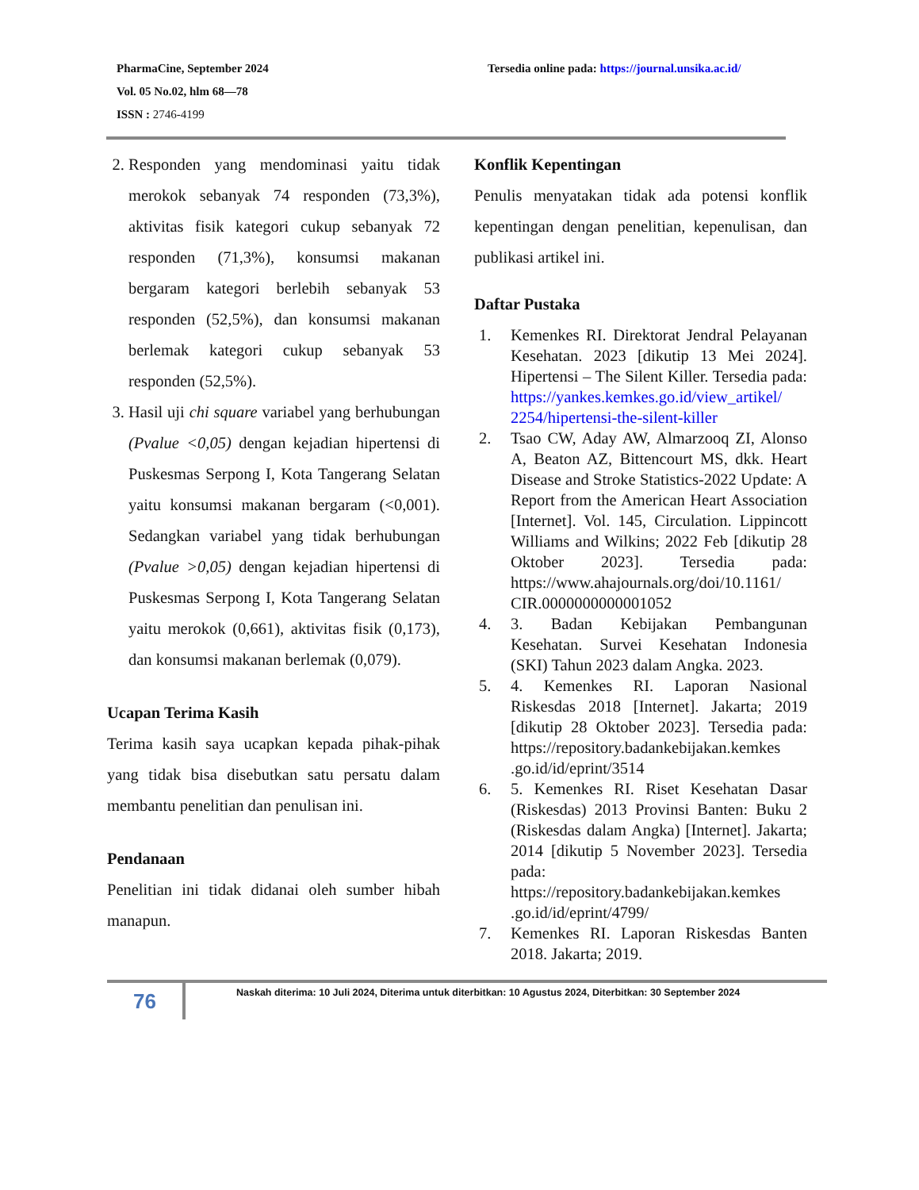PharmaCine, September 2024
Vol. 05 No.02, hlm 68—78
ISSN : 2746-4199
Tersedia online pada: https://journal.unsika.ac.id/
2. Responden yang mendominasi yaitu tidak merokok sebanyak 74 responden (73,3%), aktivitas fisik kategori cukup sebanyak 72 responden (71,3%), konsumsi makanan bergaram kategori berlebih sebanyak 53 responden (52,5%), dan konsumsi makanan berlemak kategori cukup sebanyak 53 responden (52,5%).
3. Hasil uji chi square variabel yang berhubungan (Pvalue <0,05) dengan kejadian hipertensi di Puskesmas Serpong I, Kota Tangerang Selatan yaitu konsumsi makanan bergaram (<0,001). Sedangkan variabel yang tidak berhubungan (Pvalue >0,05) dengan kejadian hipertensi di Puskesmas Serpong I, Kota Tangerang Selatan yaitu merokok (0,661), aktivitas fisik (0,173), dan konsumsi makanan berlemak (0,079).
Ucapan Terima Kasih
Terima kasih saya ucapkan kepada pihak-pihak yang tidak bisa disebutkan satu persatu dalam membantu penelitian dan penulisan ini.
Pendanaan
Penelitian ini tidak didanai oleh sumber hibah manapun.
Konflik Kepentingan
Penulis menyatakan tidak ada potensi konflik kepentingan dengan penelitian, kepenulisan, dan publikasi artikel ini.
Daftar Pustaka
1. Kemenkes RI. Direktorat Jendral Pelayanan Kesehatan. 2023 [dikutip 13 Mei 2024]. Hipertensi – The Silent Killer. Tersedia pada: https://yankes.kemkes.go.id/view_artikel/ 2254/hipertensi-the-silent-killer
2. Tsao CW, Aday AW, Almarzooq ZI, Alonso A, Beaton AZ, Bittencourt MS, dkk. Heart Disease and Stroke Statistics-2022 Update: A Report from the American Heart Association [Internet]. Vol. 145, Circulation. Lippincott Williams and Wilkins; 2022 Feb [dikutip 28 Oktober 2023]. Tersedia pada: https://www.ahajournals.org/doi/10.1161/ CIR.0000000000001052
4. 3. Badan Kebijakan Pembangunan Kesehatan. Survei Kesehatan Indonesia (SKI) Tahun 2023 dalam Angka. 2023.
5. 4. Kemenkes RI. Laporan Nasional Riskesdas 2018 [Internet]. Jakarta; 2019 [dikutip 28 Oktober 2023]. Tersedia pada: https://repository.badankebijakan.kemkes .go.id/id/eprint/3514
6. 5. Kemenkes RI. Riset Kesehatan Dasar (Riskesdas) 2013 Provinsi Banten: Buku 2 (Riskesdas dalam Angka) [Internet]. Jakarta; 2014 [dikutip 5 November 2023]. Tersedia pada: https://repository.badankebijakan.kemkes .go.id/id/eprint/4799/
7. Kemenkes RI. Laporan Riskesdas Banten 2018. Jakarta; 2019.
76
Naskah diterima: 10 Juli 2024, Diterima untuk diterbitkan: 10 Agustus 2024, Diterbitkan: 30 September 2024